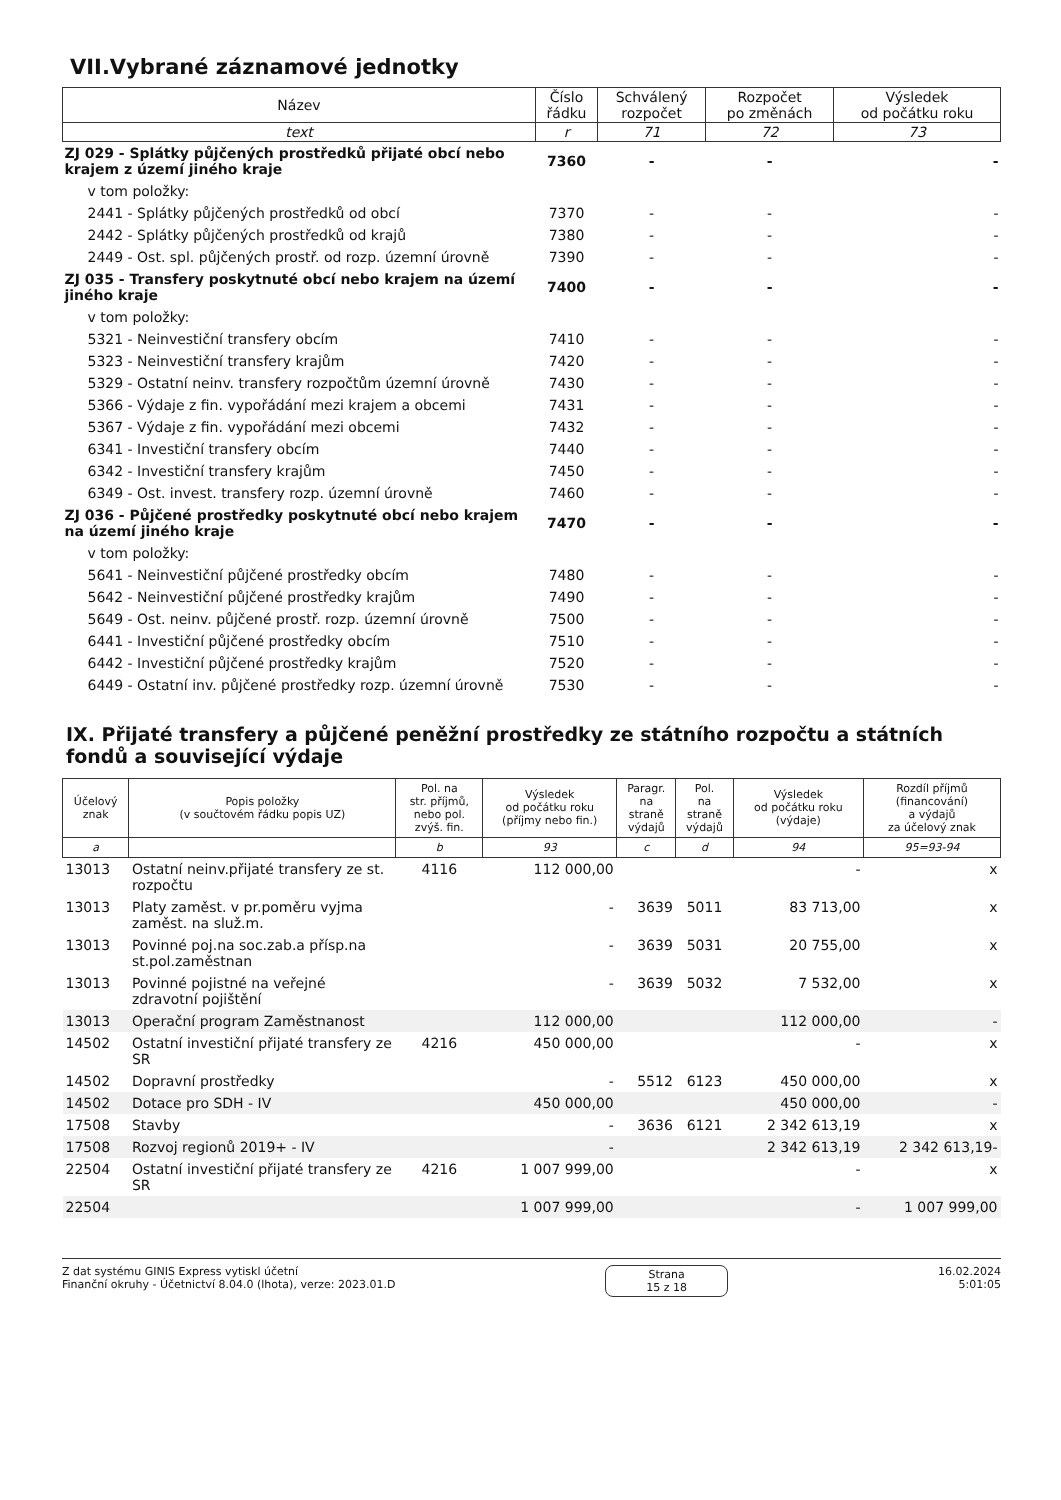VII.Vybrané záznamové jednotky
| Název | Číslo řádku | Schválený rozpočet | Rozpočet po změnách | Výsledek od počátku roku |
| --- | --- | --- | --- | --- |
| text | r | 71 | 72 | 73 |
| ZJ 029 - Splátky půjčených prostředků přijaté obcí nebo krajem z území jiného kraje | 7360 | - | - | - |
| v tom položky: | | | | |
| 2441 - Splátky půjčených prostředků od obcí | 7370 | - | - | - |
| 2442 - Splátky půjčených prostředků od krajů | 7380 | - | - | - |
| 2449 - Ost. spl. půjčených prostř. od rozp. územní úrovně | 7390 | - | - | - |
| ZJ 035 - Transfery poskytnuté obcí nebo krajem na území jiného kraje | 7400 | - | - | - |
| v tom položky: | | | | |
| 5321 - Neinvestiční transfery obcím | 7410 | - | - | - |
| 5323 - Neinvestiční transfery krajům | 7420 | - | - | - |
| 5329 - Ostatní neinv. transfery rozpočtům územní úrovně | 7430 | - | - | - |
| 5366 - Výdaje z fin. vypořádání mezi krajem a obcemi | 7431 | - | - | - |
| 5367 - Výdaje z fin. vypořádání mezi obcemi | 7432 | - | - | - |
| 6341 - Investiční transfery obcím | 7440 | - | - | - |
| 6342 - Investiční transfery krajům | 7450 | - | - | - |
| 6349 - Ost. invest. transfery rozp. územní úrovně | 7460 | - | - | - |
| ZJ 036 - Půjčené prostředky poskytnuté obcí nebo krajem na území jiného kraje | 7470 | - | - | - |
| v tom položky: | | | | |
| 5641 - Neinvestiční půjčené prostředky obcím | 7480 | - | - | - |
| 5642 - Neinvestiční půjčené prostředky krajům | 7490 | - | - | - |
| 5649 - Ost. neinv. půjčené prostř. rozp. územní úrovně | 7500 | - | - | - |
| 6441 - Investiční půjčené prostředky obcím | 7510 | - | - | - |
| 6442 - Investiční půjčené prostředky krajům | 7520 | - | - | - |
| 6449 - Ostatní inv. půjčené prostředky rozp. územní úrovně | 7530 | - | - | - |
IX. Přijaté transfery a půjčené peněžní prostředky ze státního rozpočtu a státních fondů a související výdaje
| Účelový znak | Popis položky (v součtovém řádku popis UZ) | Pol. na str. příjmů, nebo pol. zvýš. fin. | Výsledek od počátku roku (příjmy nebo fin.) | Paragr. na straně výdajů | Pol. na straně výdajů | Výsledek od počátku roku (výdaje) | Rozdíl příjmů (financování) a výdajů za účelový znak |
| --- | --- | --- | --- | --- | --- | --- | --- |
| a | | b | 93 | c | d | 94 | 95=93-94 |
| 13013 | Ostatní neinv.přijaté transfery ze st. rozpočtu | 4116 | 112 000,00 | | | - | x |
| 13013 | Platy zaměst. v pr.poměru vyjma zaměst. na služ.m. | | - | 3639 | 5011 | 83 713,00 | x |
| 13013 | Povinné poj.na soc.zab.a přísp.na st.pol.zaměstnan | | - | 3639 | 5031 | 20 755,00 | x |
| 13013 | Povinné pojistné na veřejné zdravotní pojištění | | - | 3639 | 5032 | 7 532,00 | x |
| 13013 | Operační program Zaměstnanost | | 112 000,00 | | | 112 000,00 | - |
| 14502 | Ostatní investiční přijaté transfery ze SR | 4216 | 450 000,00 | | | - | x |
| 14502 | Dopravní prostředky | | - | 5512 | 6123 | 450 000,00 | x |
| 14502 | Dotace pro SDH - IV | | 450 000,00 | | | 450 000,00 | - |
| 17508 | Stavby | | - | 3636 | 6121 | 2 342 613,19 | x |
| 17508 | Rozvoj regionů 2019+ - IV | | - | | | 2 342 613,19 | 2 342 613,19- |
| 22504 | Ostatní investiční přijaté transfery ze SR | 4216 | 1 007 999,00 | | | - | x |
| 22504 | | | 1 007 999,00 | | | - | 1 007 999,00 |
Z dat systému GINIS Express vytiskl účetní
Finanční okruhy - Účetnictví 8.04.0 (lhota), verze: 2023.01.D
Strana
15 z 18
16.02.2024
5:01:05